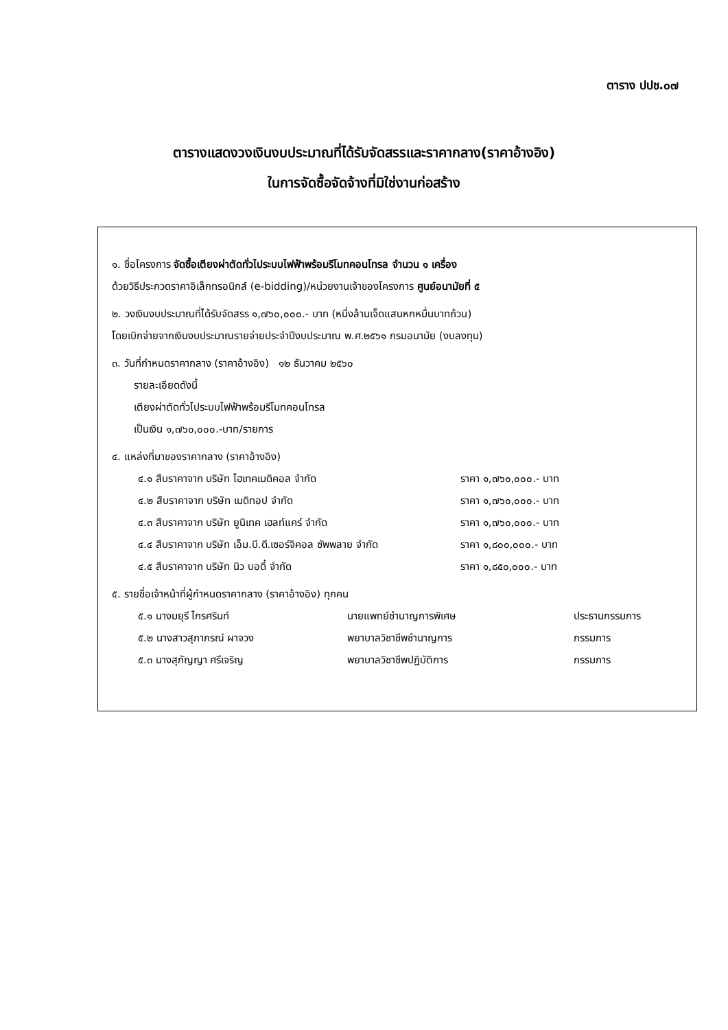ตาราง ปปช.๐๗
ตารางแสดงวงเงินงบประมาณที่ได้รับจัดสรรและราคากลาง(ราคาอ้างอิง)
ในการจัดซื้อจัดจ้างที่มิใช่งานก่อสร้าง
๑. ชื่อโครงการ จัดซื้อเตียงผ่าตัดทั่วไประบบไฟฟ้าพร้อมรีโมทคอนโทรล จำนวน ๑ เครื่อง
ด้วยวิธีประกวดราคาอิเล็กทรอนิกส์ (e-bidding)/หน่วยงานเจ้าของโครงการ ศูนย์อนามัยที่ ๕
๒. วงเงินงบประมาณที่ได้รับจัดสรร ๑,๗๖๐,๐๐๐.- บาท (หนึ่งล้านเจ็ดแสนหกหมื่นบาทถ้วน)
โดยเบิกจ่ายจากเงินงบประมาณรายจ่ายประจำปีงบประมาณ พ.ศ.๒๕๖๑ กรมอนามัย (งบลงทุน)
๓. วันที่กำหนดราคากลาง (ราคาอ้างอิง) ๑๒ ธันวาคม ๒๕๖๐
รายละเอียดดังนี้
เตียงผ่าตัดทั่วไประบบไฟฟ้าพร้อมรีโมทคอนโทรล
เป็นเงิน ๑,๗๖๐,๐๐๐.-บาท/รายการ
๔. แหล่งที่มาของราคากลาง (ราคาอ้างอิง)
| ๔.๑ สืบราคาจาก บริษัท ไฮเทคเมดิคอล จำกัด | ราคา ๑,๗๖๐,๐๐๐.- บาท |
| ๔.๒ สืบราคาจาก บริษัท เมดิทอป จำกัด | ราคา ๑,๗๖๐,๐๐๐.- บาท |
| ๔.๓ สืบราคาจาก บริษัท ยูนิเทค เฮลท์แคร์ จำกัด | ราคา ๑,๗๖๐,๐๐๐.- บาท |
| ๔.๔ สืบราคาจาก บริษัท เอ็ม.บี.ดี.เซอร์จิคอล ซัพพลาย จำกัด | ราคา ๑,๘๐๐,๐๐๐.- บาท |
| ๔.๕ สืบราคาจาก บริษัท นิว บอดี้ จำกัด | ราคา ๑,๘๕๐,๐๐๐.- บาท |
๕. รายชื่อเจ้าหน้าที่ผู้กำหนดราคากลาง (ราคาอ้างอิง) ทุกคน
| ๕.๑ นางมยุรี ไกรศรินท์ | นายแพทย์ชำนาญการพิเศษ | ประธานกรรมการ |
| ๕.๒ นางสาวสุภาภรณ์ ผาจวง | พยาบาลวิชาชีพชำนาญการ | กรรมการ |
| ๕.๓ นางสุกัญญา ศรีเจริญ | พยาบาลวิชาชีพปฏิบัติการ | กรรมการ |